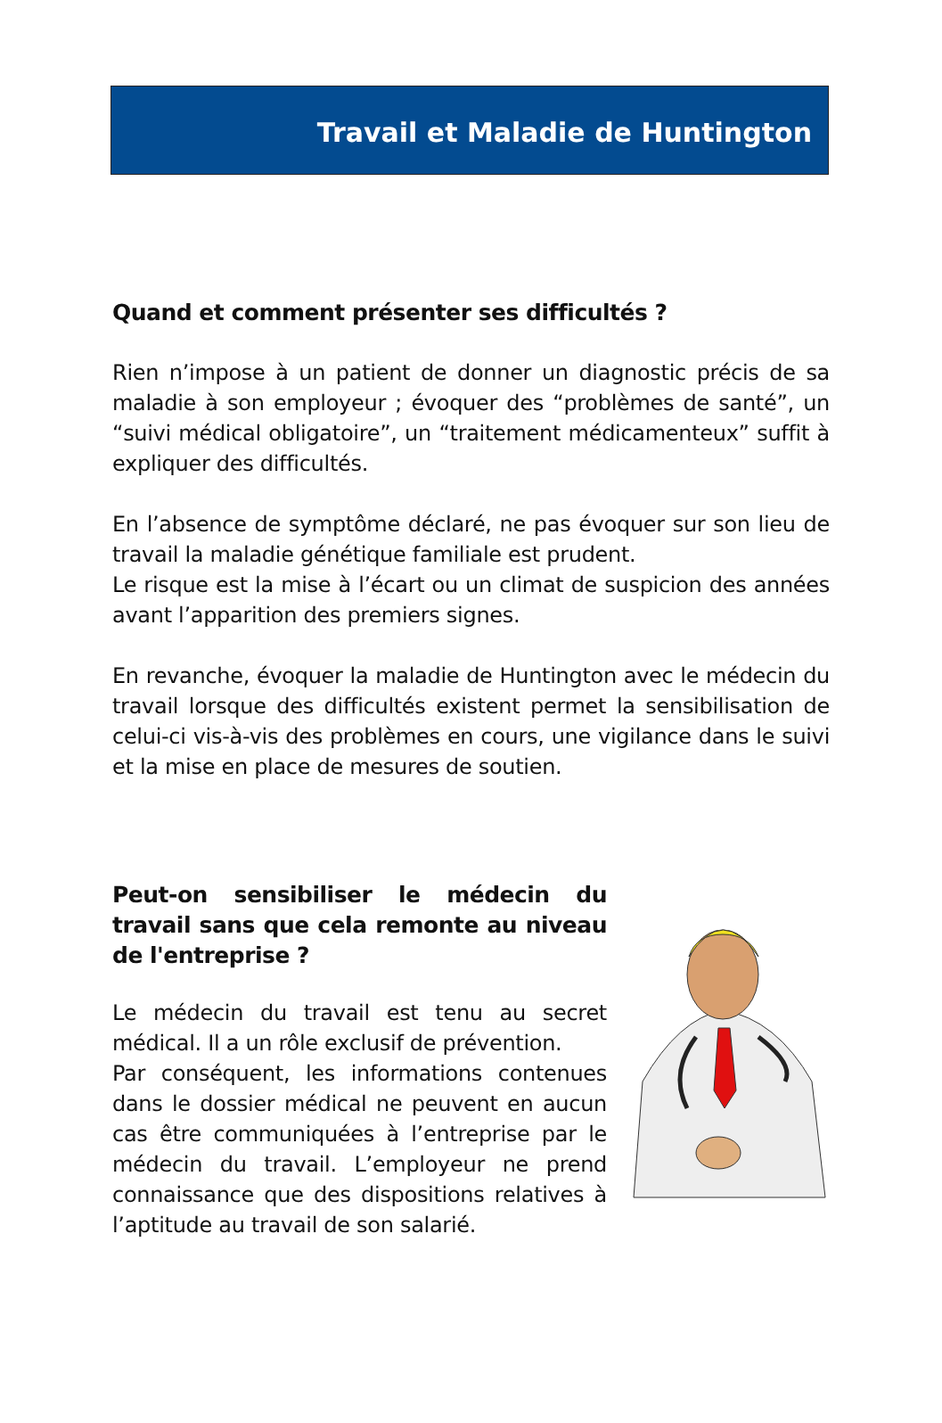Travail et Maladie de Huntington
Quand et comment présenter ses difficultés ?
Rien n’impose à un patient de donner un diagnostic précis de sa maladie à son employeur ; évoquer des “problèmes de santé”, un “suivi médical obligatoire”, un “traitement médicamenteux” suffit à expliquer des difficultés.
En l’absence de symptôme déclaré, ne pas évoquer sur son lieu de travail la maladie génétique familiale est prudent.
Le risque est la mise à l’écart ou un climat de suspicion des années avant l’apparition des premiers signes.
En revanche, évoquer la maladie de Huntington avec le médecin du travail lorsque des difficultés existent permet la sensibilisation de celui-ci vis-à-vis des problèmes en cours, une vigilance dans le suivi et la mise en place de mesures de soutien.
Peut-on sensibiliser le médecin du travail sans que cela remonte au niveau de l'entreprise ?
Le médecin du travail est tenu au secret médical. Il a un rôle exclusif de prévention.
Par conséquent, les informations contenues dans le dossier médical ne peuvent en aucun cas être communiquées à l’entreprise par le médecin du travail. L’employeur ne prend connaissance que des dispositions relatives à l’aptitude au travail de son salarié.